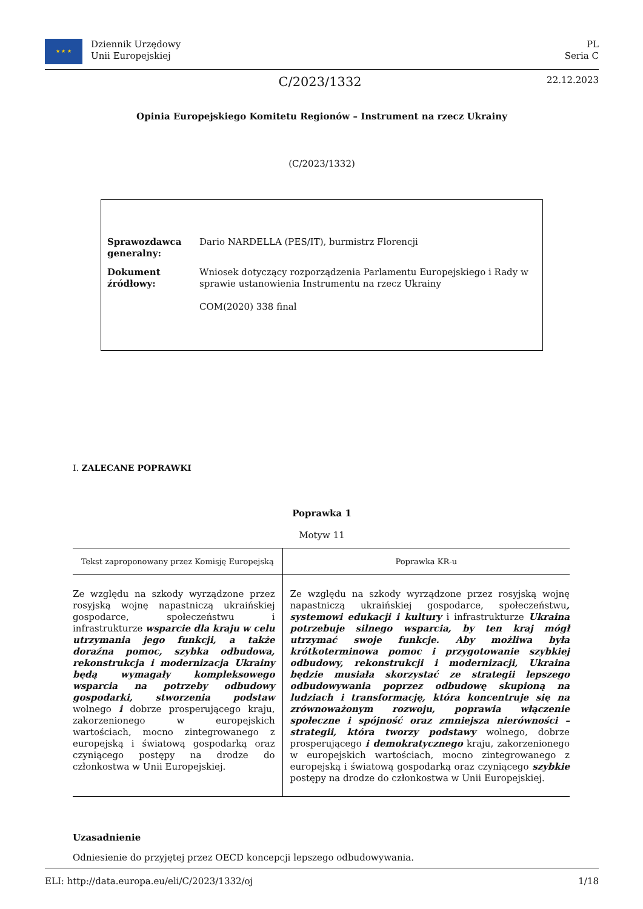★ ★ ★
Dziennik Urzędowy
Unii Europejskiej
PL
Seria C
C/2023/1332 22.12.2023
Opinia Europejskiego Komitetu Regionów – Instrument na rzecz Ukrainy
(C/2023/1332)
| Sprawozdawca generalny: | Dario NARDELLA (PES/IT), burmistrz Florencji |
| Dokument źródłowy: | Wniosek dotyczący rozporządzenia Parlamentu Europejskiego i Rady w sprawie ustanowienia Instrumentu na rzecz Ukrainy COM(2020) 338 final |
I. ZALECANE POPRAWKI
Poprawka 1
Motyw 11
| Tekst zaproponowany przez Komisję Europejską | Poprawka KR-u |
| --- | --- |
| Ze względu na szkody wyrządzone przez rosyjską wojnę napastniczą ukraińskiej gospodarce, społeczeństwu i infrastrukturze wsparcie dla kraju w celu utrzymania jego funkcji, a także doraźna pomoc, szybka odbudowa, rekonstrukcja i modernizacja Ukrainy będą wymagały kompleksowego wsparcia na potrzeby odbudowy gospodarki, stworzenia podstaw wolnego i dobrze prosperującego kraju, zakorzenionego w europejskich wartościach, mocno zintegrowanego z europejską i światową gospodarką oraz czyniącego postępy na drodze do członkostwa w Unii Europejskiej. | Ze względu na szkody wyrządzone przez rosyjską wojnę napastniczą ukraińskiej gospodarce, społeczeństwu , systemowi edukacji i kultury i infrastrukturze Ukraina potrzebuje silnego wsparcia, by ten kraj mógł utrzymać swoje funkcje. Aby możliwa była krótkoterminowa pomoc i przygotowanie szybkiej odbudowy, rekonstrukcji i modernizacji, Ukraina będzie musiała skorzystać ze strategii lepszego odbudowywania poprzez odbudowę skupioną na ludziach i transformację, która koncentruje się na zrównoważonym rozwoju, poprawia włączenie społeczne i spójność oraz zmniejsza nierówności – strategii, która tworzy podstawy wolnego, dobrze prosperującego i demokratycznego kraju, zakorzenionego w europejskich wartościach, mocno zintegrowanego z europejską i światową gospodarką oraz czyniącego szybkie postępy na drodze do członkostwa w Unii Europejskiej. |
Uzasadnienie
Odniesienie do przyjętej przez OECD koncepcji lepszego odbudowywania.
ELI: http://data.europa.eu/eli/C/2023/1332/oj 1/18